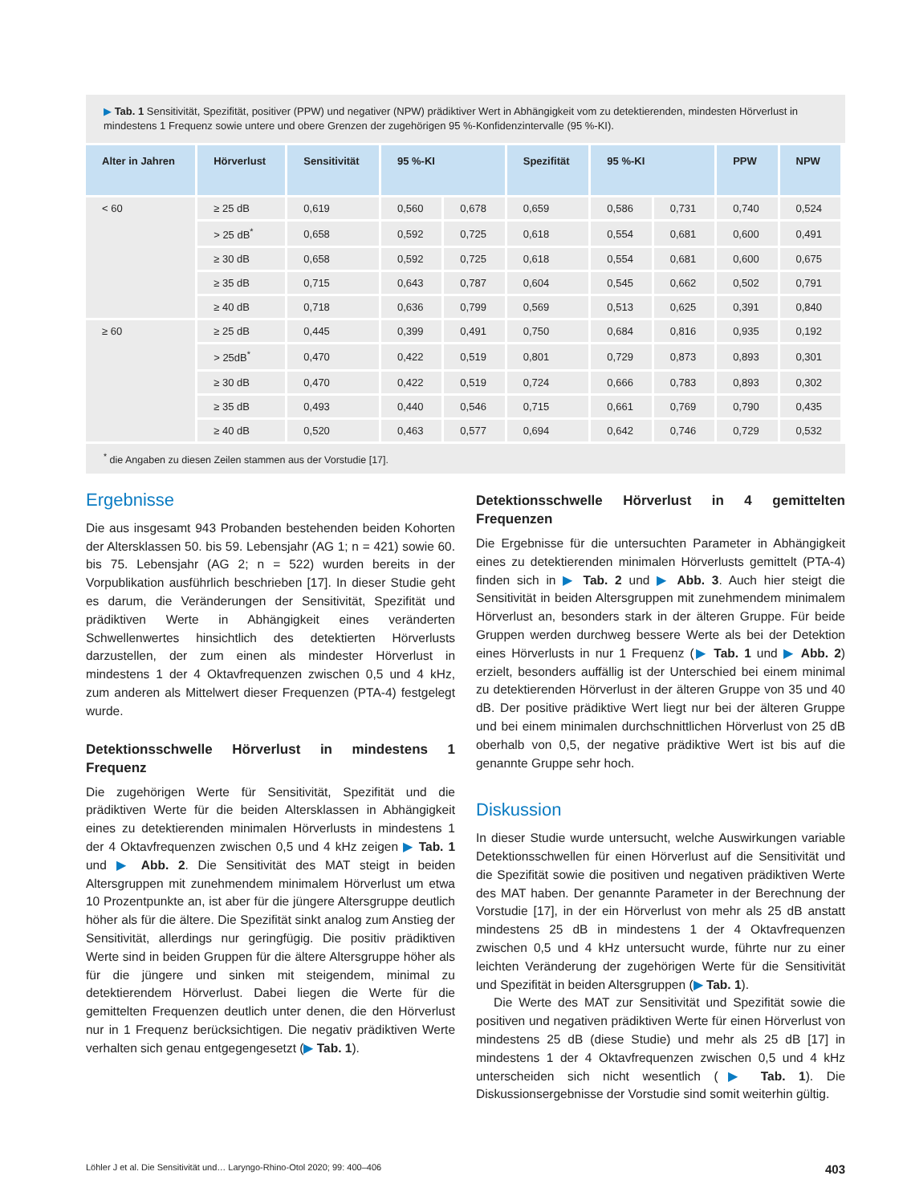▶ Tab. 1 Sensitivität, Spezifität, positiver (PPW) und negativer (NPW) prädiktiver Wert in Abhängigkeit vom zu detektierenden, mindesten Hörverlust in mindestens 1 Frequenz sowie untere und obere Grenzen der zugehörigen 95 %-Konfidenzintervalle (95 %-KI).
| Alter in Jahren | Hörverlust | Sensitivität | 95 %-KI | | Spezifität | 95 %-KI | | PPW | NPW |
| --- | --- | --- | --- | --- | --- | --- | --- | --- | --- |
| < 60 | ≥ 25 dB | 0,619 | 0,560 | 0,678 | 0,659 | 0,586 | 0,731 | 0,740 | 0,524 |
| | > 25 dB<sup>*</sup> | 0,658 | 0,592 | 0,725 | 0,618 | 0,554 | 0,681 | 0,600 | 0,491 |
| | ≥ 30 dB | 0,658 | 0,592 | 0,725 | 0,618 | 0,554 | 0,681 | 0,600 | 0,675 |
| | ≥ 35 dB | 0,715 | 0,643 | 0,787 | 0,604 | 0,545 | 0,662 | 0,502 | 0,791 |
| | ≥ 40 dB | 0,718 | 0,636 | 0,799 | 0,569 | 0,513 | 0,625 | 0,391 | 0,840 |
| ≥ 60 | ≥ 25 dB | 0,445 | 0,399 | 0,491 | 0,750 | 0,684 | 0,816 | 0,935 | 0,192 |
| | > 25dB<sup>*</sup> | 0,470 | 0,422 | 0,519 | 0,801 | 0,729 | 0,873 | 0,893 | 0,301 |
| | ≥ 30 dB | 0,470 | 0,422 | 0,519 | 0,724 | 0,666 | 0,783 | 0,893 | 0,302 |
| | ≥ 35 dB | 0,493 | 0,440 | 0,546 | 0,715 | 0,661 | 0,769 | 0,790 | 0,435 |
| | ≥ 40 dB | 0,520 | 0,463 | 0,577 | 0,694 | 0,642 | 0,746 | 0,729 | 0,532 |
<sup>*</sup> die Angaben zu diesen Zeilen stammen aus der Vorstudie [17].
Ergebnisse
Die aus insgesamt 943 Probanden bestehenden beiden Kohorten der Altersklassen 50. bis 59. Lebensjahr (AG 1; n = 421) sowie 60. bis 75. Lebensjahr (AG 2; n = 522) wurden bereits in der Vorpublikation ausführlich beschrieben [17]. In dieser Studie geht es darum, die Veränderungen der Sensitivität, Spezifität und prädiktiven Werte in Abhängigkeit eines veränderten Schwellenwertes hinsichtlich des detektierten Hörverlusts darzustellen, der zum einen als mindester Hörverlust in mindestens 1 der 4 Oktavfrequenzen zwischen 0,5 und 4 kHz, zum anderen als Mittelwert dieser Frequenzen (PTA-4) festgelegt wurde.
Detektionsschwelle Hörverlust in mindestens 1 Frequenz
Die zugehörigen Werte für Sensitivität, Spezifität und die prädiktiven Werte für die beiden Altersklassen in Abhängigkeit eines zu detektierenden minimalen Hörverlusts in mindestens 1 der 4 Oktavfrequenzen zwischen 0,5 und 4 kHz zeigen ▶ Tab. 1 und ▶ Abb. 2. Die Sensitivität des MAT steigt in beiden Altersgruppen mit zunehmendem minimalem Hörverlust um etwa 10 Prozentpunkte an, ist aber für die jüngere Altersgruppe deutlich höher als für die ältere. Die Spezifität sinkt analog zum Anstieg der Sensitivität, allerdings nur geringfügig. Die positiv prädiktiven Werte sind in beiden Gruppen für die ältere Altersgruppe höher als für die jüngere und sinken mit steigendem, minimal zu detektierendem Hörverlust. Dabei liegen die Werte für die gemittelten Frequenzen deutlich unter denen, die den Hörverlust nur in 1 Frequenz berücksichtigen. Die negativ prädiktiven Werte verhalten sich genau entgegengesetzt (▶ Tab. 1).
Detektionsschwelle Hörverlust in 4 gemittelten Frequenzen
Die Ergebnisse für die untersuchten Parameter in Abhängigkeit eines zu detektierenden minimalen Hörverlusts gemittelt (PTA-4) finden sich in ▶ Tab. 2 und ▶ Abb. 3. Auch hier steigt die Sensitivität in beiden Altersgruppen mit zunehmendem minimalem Hörverlust an, besonders stark in der älteren Gruppe. Für beide Gruppen werden durchweg bessere Werte als bei der Detektion eines Hörverlusts in nur 1 Frequenz (▶ Tab. 1 und ▶ Abb. 2) erzielt, besonders auffällig ist der Unterschied bei einem minimal zu detektierenden Hörverlust in der älteren Gruppe von 35 und 40 dB. Der positive prädiktive Wert liegt nur bei der älteren Gruppe und bei einem minimalen durchschnittlichen Hörverlust von 25 dB oberhalb von 0,5, der negative prädiktive Wert ist bis auf die genannte Gruppe sehr hoch.
Diskussion
In dieser Studie wurde untersucht, welche Auswirkungen variable Detektionsschwellen für einen Hörverlust auf die Sensitivität und die Spezifität sowie die positiven und negativen prädiktiven Werte des MAT haben. Der genannte Parameter in der Berechnung der Vorstudie [17], in der ein Hörverlust von mehr als 25 dB anstatt mindestens 25 dB in mindestens 1 der 4 Oktavfrequenzen zwischen 0,5 und 4 kHz untersucht wurde, führte nur zu einer leichten Veränderung der zugehörigen Werte für die Sensitivität und Spezifität in beiden Altersgruppen (▶ Tab. 1).
Die Werte des MAT zur Sensitivität und Spezifität sowie die positiven und negativen prädiktiven Werte für einen Hörverlust von mindestens 25 dB (diese Studie) und mehr als 25 dB [17] in mindestens 1 der 4 Oktavfrequenzen zwischen 0,5 und 4 kHz unterscheiden sich nicht wesentlich (▶ Tab. 1). Die Diskussionsergebnisse der Vorstudie sind somit weiterhin gültig.
Löhler J et al. Die Sensitivität und… Laryngo-Rhino-Otol 2020; 99: 400–406 403